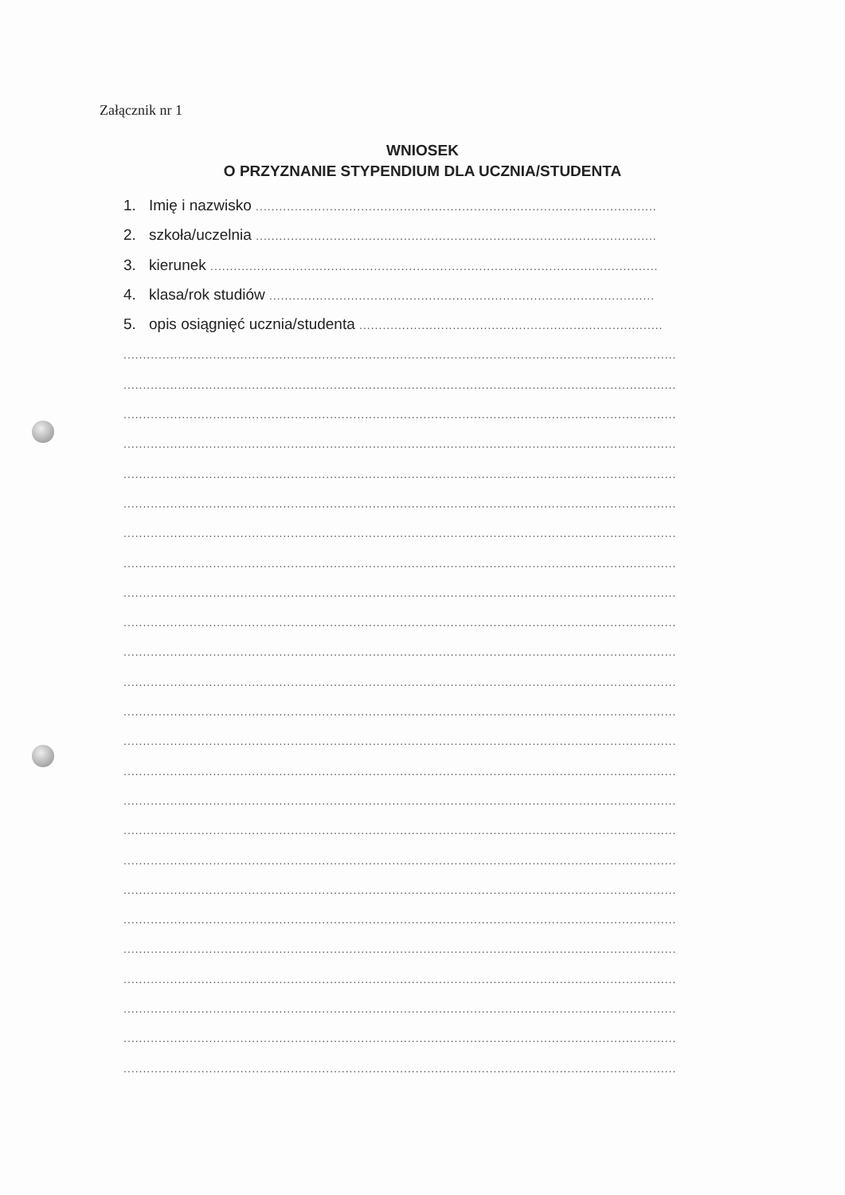Załącznik nr 1
WNIOSEK
O PRZYZNANIE STYPENDIUM DLA UCZNIA/STUDENTA
1. Imię i nazwisko .......................................................................................................
2. szkoła/uczelnia .......................................................................................................
3. kierunek ...................................................................................................................
4. klasa/rok studiów ...................................................................................................
5. opis osiągnięć ucznia/studenta ..............................................................................
..............................................................................................................................................
..............................................................................................................................................
..............................................................................................................................................
..............................................................................................................................................
..............................................................................................................................................
..............................................................................................................................................
..............................................................................................................................................
..............................................................................................................................................
..............................................................................................................................................
..............................................................................................................................................
..............................................................................................................................................
..............................................................................................................................................
..............................................................................................................................................
..............................................................................................................................................
..............................................................................................................................................
..............................................................................................................................................
..............................................................................................................................................
..............................................................................................................................................
..............................................................................................................................................
..............................................................................................................................................
..............................................................................................................................................
..............................................................................................................................................
..............................................................................................................................................
..............................................................................................................................................
..............................................................................................................................................